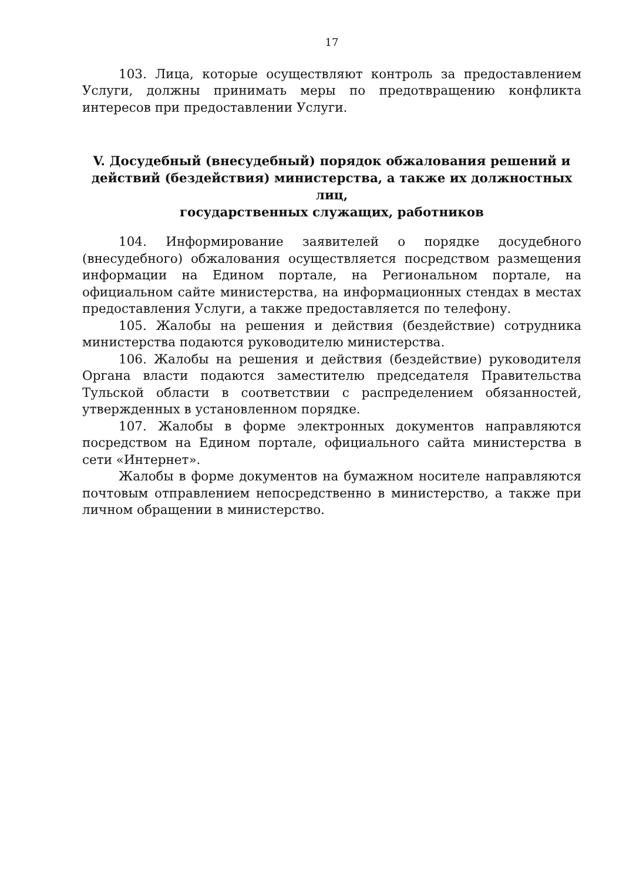17
103. Лица, которые осуществляют контроль за предоставлением Услуги, должны принимать меры по предотвращению конфликта интересов при предоставлении Услуги.
V. Досудебный (внесудебный) порядок обжалования решений и действий (бездействия) министерства, а также их должностных лиц,
государственных служащих, работников
104. Информирование заявителей о порядке досудебного (внесудебного) обжалования осуществляется посредством размещения информации на Едином портале, на Региональном портале, на официальном сайте министерства, на информационных стендах в местах предоставления Услуги, а также предоставляется по телефону.
105. Жалобы на решения и действия (бездействие) сотрудника министерства подаются руководителю министерства.
106. Жалобы на решения и действия (бездействие) руководителя Органа власти подаются заместителю председателя Правительства Тульской области в соответствии с распределением обязанностей, утвержденных в установленном порядке.
107. Жалобы в форме электронных документов направляются посредством на Едином портале, официального сайта министерства в сети «Интернет».
Жалобы в форме документов на бумажном носителе направляются почтовым отправлением непосредственно в министерство, а также при личном обращении в министерство.